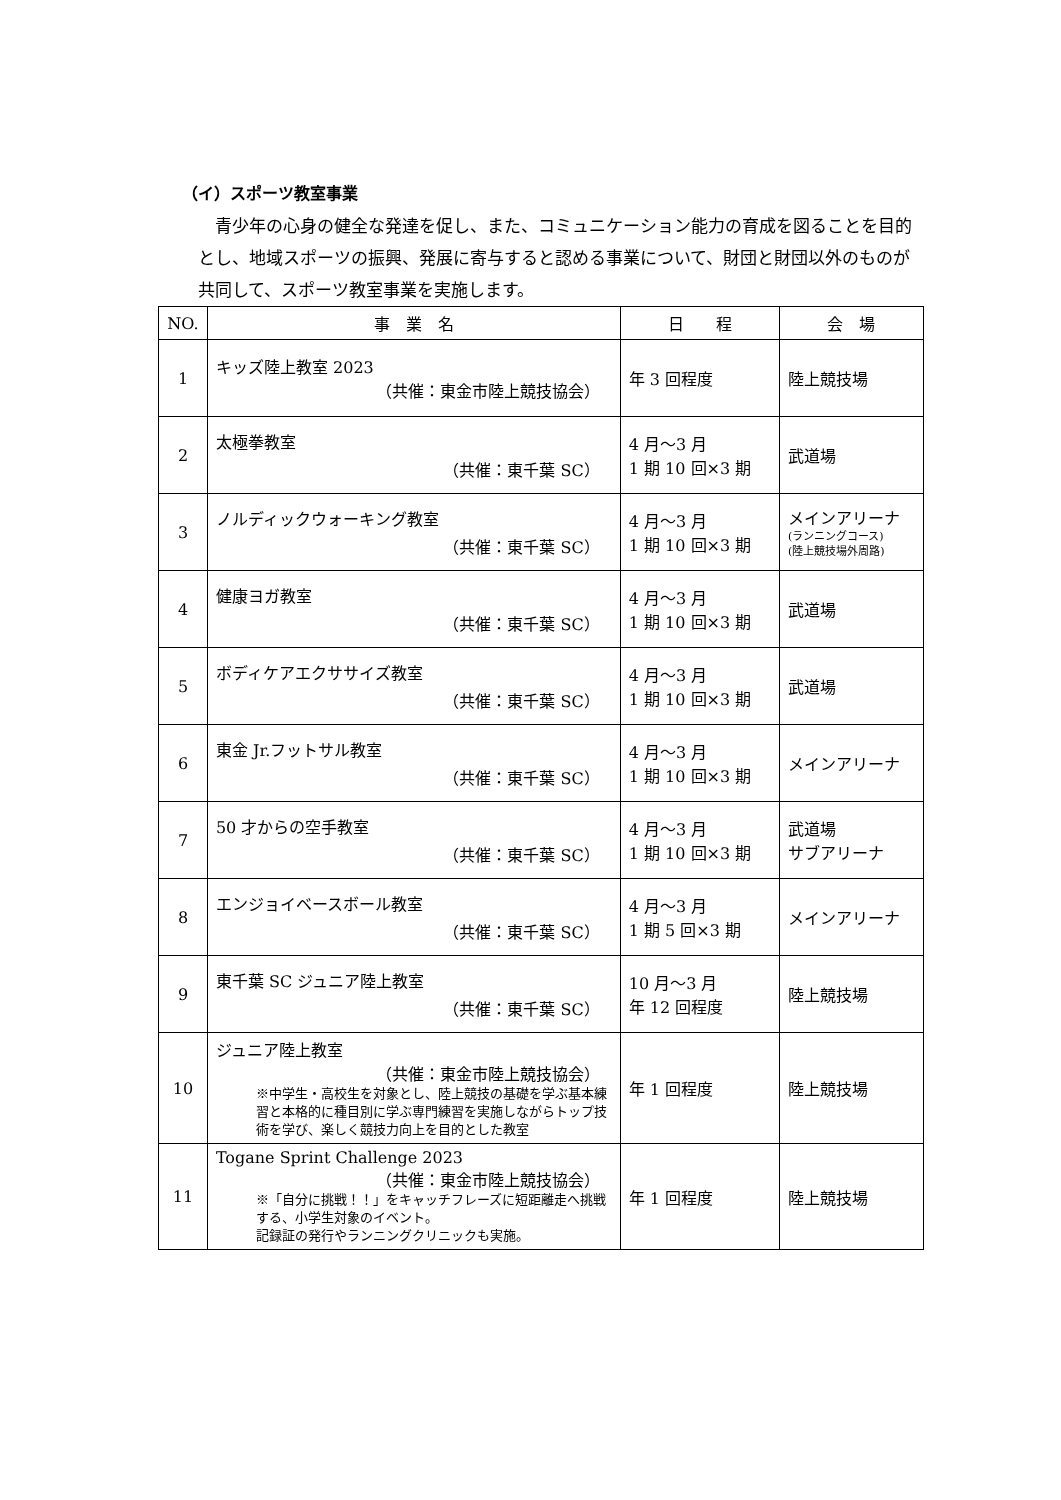（イ）スポーツ教室事業
青少年の心身の健全な発達を促し、また、コミュニケーション能力の育成を図ることを目的とし、地域スポーツの振興、発展に寄与すると認める事業について、財団と財団以外のものが共同して、スポーツ教室事業を実施します。
| NO. | 事 業 名 | 日 程 | 会 場 |
| --- | --- | --- | --- |
| 1 | キッズ陸上教室 2023 （共催：東金市陸上競技協会） | 年 3 回程度 | 陸上競技場 |
| 2 | 太極拳教室 （共催：東千葉 SC） | 4 月～3 月 1 期 10 回×3 期 | 武道場 |
| 3 | ノルディックウォーキング教室 （共催：東千葉 SC） | 4 月～3 月 1 期 10 回×3 期 | メインアリーナ (ランニングコース) (陸上競技場外周路) |
| 4 | 健康ヨガ教室 （共催：東千葉 SC） | 4 月～3 月 1 期 10 回×3 期 | 武道場 |
| 5 | ボディケアエクササイズ教室 （共催：東千葉 SC） | 4 月～3 月 1 期 10 回×3 期 | 武道場 |
| 6 | 東金 Jr.フットサル教室 （共催：東千葉 SC） | 4 月～3 月 1 期 10 回×3 期 | メインアリーナ |
| 7 | 50 才からの空手教室 （共催：東千葉 SC） | 4 月～3 月 1 期 10 回×3 期 | 武道場 サブアリーナ |
| 8 | エンジョイベースボール教室 （共催：東千葉 SC） | 4 月～3 月 1 期 5 回×3 期 | メインアリーナ |
| 9 | 東千葉 SC ジュニア陸上教室 （共催：東千葉 SC） | 10 月～3 月 年 12 回程度 | 陸上競技場 |
| 10 | ジュニア陸上教室 （共催：東金市陸上競技協会） ※中学生・高校生を対象とし、陸上競技の基礎を学ぶ基本練習と本格的に種目別に学ぶ専門練習を実施しながらトップ技術を学び、楽しく競技力向上を目的とした教室 | 年 1 回程度 | 陸上競技場 |
| 11 | Togane Sprint Challenge 2023 （共催：東金市陸上競技協会） ※「自分に挑戦！！」をキャッチフレーズに短距離走へ挑戦する、小学生対象のイベント。 記録証の発行やランニングクリニックも実施。 | 年 1 回程度 | 陸上競技場 |